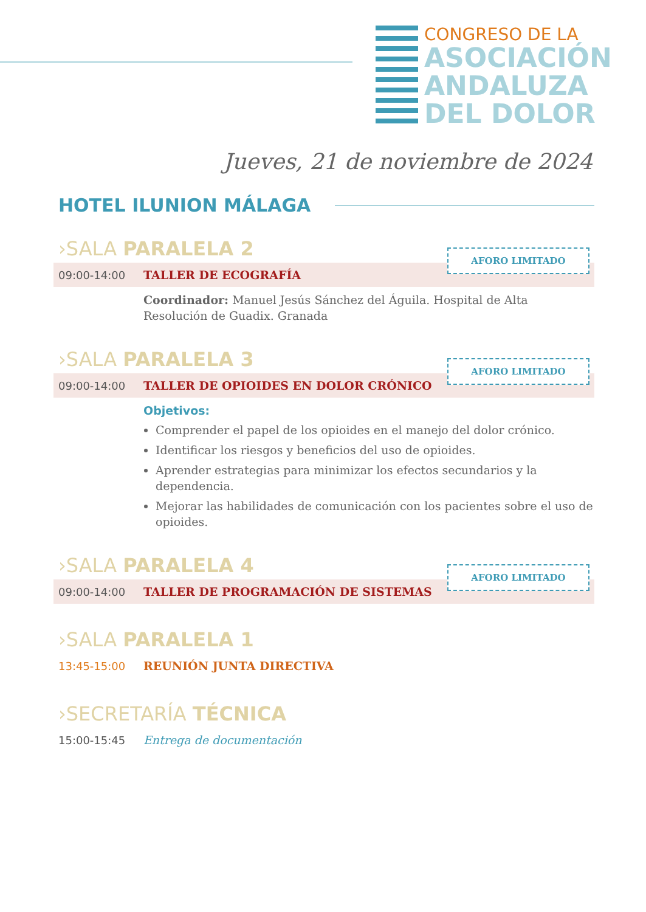CONGRESO DE LA
ASOCIACIÓN
ANDALUZA
DEL DOLOR
Jueves, 21 de noviembre de 2024
HOTEL ILUNION MÁLAGA
›SALA PARALELA 2
09:00-14:00 TALLER DE ECOGRAFÍA
AFORO LIMITADO
Coordinador: Manuel Jesús Sánchez del Águila. Hospital de Alta Resolución de Guadix. Granada
›SALA PARALELA 3
09:00-14:00 TALLER DE OPIOIDES EN DOLOR CRÓNICO
AFORO LIMITADO
Objetivos:
Comprender el papel de los opioides en el manejo del dolor crónico.
Identificar los riesgos y beneficios del uso de opioides.
Aprender estrategias para minimizar los efectos secundarios y la dependencia.
Mejorar las habilidades de comunicación con los pacientes sobre el uso de opioides.
›SALA PARALELA 4
09:00-14:00 TALLER DE PROGRAMACIÓN DE SISTEMAS
AFORO LIMITADO
›SALA PARALELA 1
13:45-15:00 REUNIÓN JUNTA DIRECTIVA
›SECRETARÍA TÉCNICA
15:00-15:45 Entrega de documentación